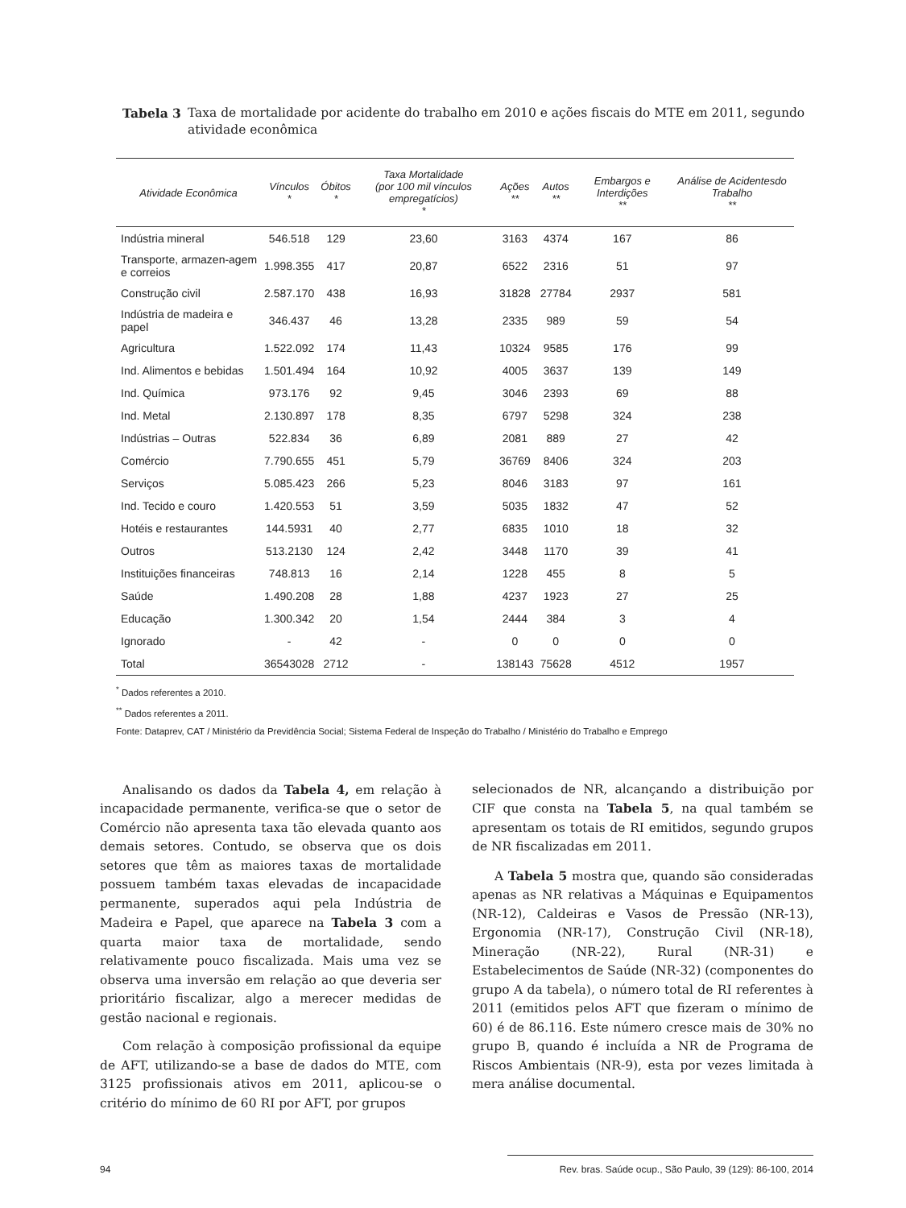Tabela 3 Taxa de mortalidade por acidente do trabalho em 2010 e ações fiscais do MTE em 2011, segundo atividade econômica
| Atividade Econômica | Vínculos * | Óbitos * | Taxa Mortalidade (por 100 mil vínculos empregatícios) * | Ações ** | Autos ** | Embargos e Interdições ** | Análise de Acidentesdo Trabalho ** |
| --- | --- | --- | --- | --- | --- | --- | --- |
| Indústria mineral | 546.518 | 129 | 23,60 | 3163 | 4374 | 167 | 86 |
| Transporte, armazen-agem e correios | 1.998.355 | 417 | 20,87 | 6522 | 2316 | 51 | 97 |
| Construção civil | 2.587.170 | 438 | 16,93 | 31828 | 27784 | 2937 | 581 |
| Indústria de madeira e papel | 346.437 | 46 | 13,28 | 2335 | 989 | 59 | 54 |
| Agricultura | 1.522.092 | 174 | 11,43 | 10324 | 9585 | 176 | 99 |
| Ind. Alimentos e bebidas | 1.501.494 | 164 | 10,92 | 4005 | 3637 | 139 | 149 |
| Ind. Química | 973.176 | 92 | 9,45 | 3046 | 2393 | 69 | 88 |
| Ind. Metal | 2.130.897 | 178 | 8,35 | 6797 | 5298 | 324 | 238 |
| Indústrias – Outras | 522.834 | 36 | 6,89 | 2081 | 889 | 27 | 42 |
| Comércio | 7.790.655 | 451 | 5,79 | 36769 | 8406 | 324 | 203 |
| Serviços | 5.085.423 | 266 | 5,23 | 8046 | 3183 | 97 | 161 |
| Ind. Tecido e couro | 1.420.553 | 51 | 3,59 | 5035 | 1832 | 47 | 52 |
| Hotéis e restaurantes | 144.5931 | 40 | 2,77 | 6835 | 1010 | 18 | 32 |
| Outros | 513.2130 | 124 | 2,42 | 3448 | 1170 | 39 | 41 |
| Instituições financeiras | 748.813 | 16 | 2,14 | 1228 | 455 | 8 | 5 |
| Saúde | 1.490.208 | 28 | 1,88 | 4237 | 1923 | 27 | 25 |
| Educação | 1.300.342 | 20 | 1,54 | 2444 | 384 | 3 | 4 |
| Ignorado | - | 42 | - | 0 | 0 | 0 | 0 |
| Total | 36543028 | 2712 | - | 138143 | 75628 | 4512 | 1957 |
<sup>*</sup> Dados referentes a 2010.
<sup>**</sup> Dados referentes a 2011.
Fonte: Dataprev, CAT / Ministério da Previdência Social; Sistema Federal de Inspeção do Trabalho / Ministério do Trabalho e Emprego
Analisando os dados da Tabela 4, em relação à incapacidade permanente, verifica-se que o setor de Comércio não apresenta taxa tão elevada quanto aos demais setores. Contudo, se observa que os dois setores que têm as maiores taxas de mortalidade possuem também taxas elevadas de incapacidade permanente, superados aqui pela Indústria de Madeira e Papel, que aparece na Tabela 3 com a quarta maior taxa de mortalidade, sendo relativamente pouco fiscalizada. Mais uma vez se observa uma inversão em relação ao que deveria ser prioritário fiscalizar, algo a merecer medidas de gestão nacional e regionais.
Com relação à composição profissional da equipe de AFT, utilizando-se a base de dados do MTE, com 3125 profissionais ativos em 2011, aplicou-se o critério do mínimo de 60 RI por AFT, por grupos
selecionados de NR, alcançando a distribuição por CIF que consta na Tabela 5, na qual também se apresentam os totais de RI emitidos, segundo grupos de NR fiscalizadas em 2011.
A Tabela 5 mostra que, quando são consideradas apenas as NR relativas a Máquinas e Equipamentos (NR-12), Caldeiras e Vasos de Pressão (NR-13), Ergonomia (NR-17), Construção Civil (NR-18), Mineração (NR-22), Rural (NR-31) e Estabelecimentos de Saúde (NR-32) (componentes do grupo A da tabela), o número total de RI referentes à 2011 (emitidos pelos AFT que fizeram o mínimo de 60) é de 86.116. Este número cresce mais de 30% no grupo B, quando é incluída a NR de Programa de Riscos Ambientais (NR-9), esta por vezes limitada à mera análise documental.
94 Rev. bras. Saúde ocup., São Paulo, 39 (129): 86-100, 2014